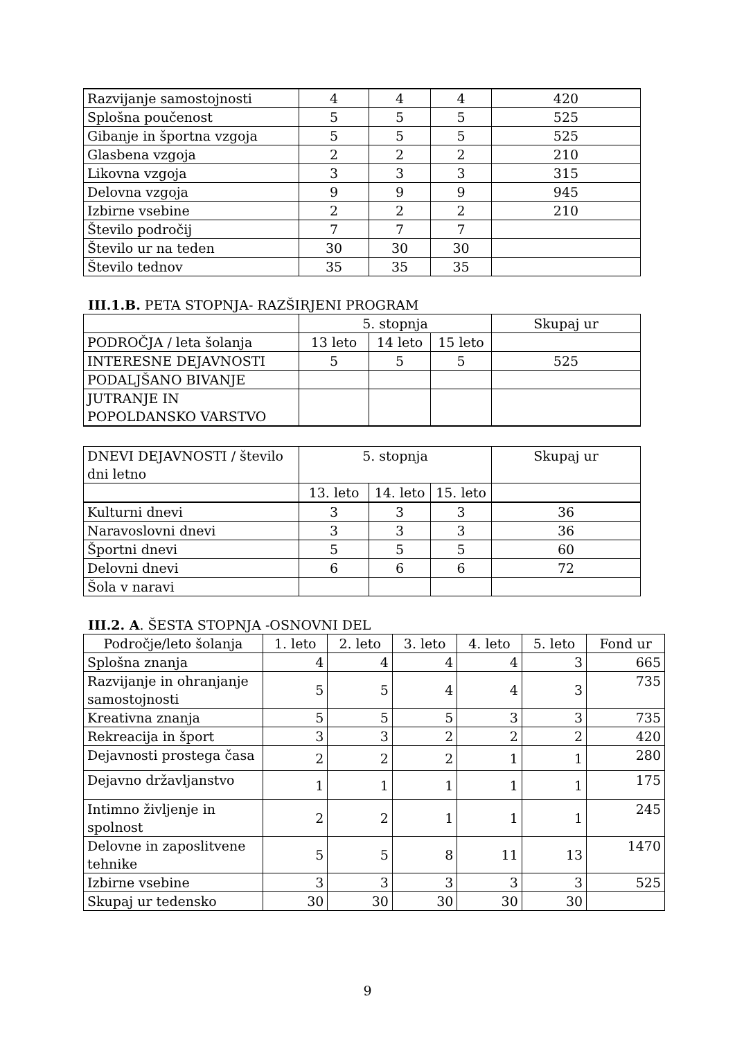| Razvijanje samostojnosti | 4 | 4 | 4 | 420 |
| Splošna poučenost | 5 | 5 | 5 | 525 |
| Gibanje in športna vzgoja | 5 | 5 | 5 | 525 |
| Glasbena vzgoja | 2 | 2 | 2 | 210 |
| Likovna vzgoja | 3 | 3 | 3 | 315 |
| Delovna vzgoja | 9 | 9 | 9 | 945 |
| Izbirne vsebine | 2 | 2 | 2 | 210 |
| Število področij | 7 | 7 | 7 | |
| Število ur na teden | 30 | 30 | 30 | |
| Število tednov | 35 | 35 | 35 | |
III.1.B. PETA STOPNJA- RAZŠIRJENI PROGRAM
| | 5. stopnja | | | Skupaj ur |
| PODROČJA / leta šolanja | 13 leto | 14 leto | 15 leto | |
| INTERESNE DEJAVNOSTI | 5 | 5 | 5 | 525 |
| PODALJŠANO BIVANJE | | | | |
| JUTRANJE IN POPOLDANSKO VARSTVO | | | | |
| DNEVI DEJAVNOSTI / število dni letno | 5. stopnja | | | Skupaj ur |
| | 13. leto | 14. leto | 15. leto | |
| Kulturni dnevi | 3 | 3 | 3 | 36 |
| Naravoslovni dnevi | 3 | 3 | 3 | 36 |
| Športni dnevi | 5 | 5 | 5 | 60 |
| Delovni dnevi | 6 | 6 | 6 | 72 |
| Šola v naravi | | | | |
III.2. A. ŠESTA STOPNJA -OSNOVNI DEL
| Področje/leto šolanja | 1. leto | 2. leto | 3. leto | 4. leto | 5. leto | Fond ur |
| Splošna znanja | 4 | 4 | 4 | 4 | 3 | 665 |
| Razvijanje in ohranjanje samostojnosti | 5 | 5 | 4 | 4 | 3 | 735 |
| Kreativna znanja | 5 | 5 | 5 | 3 | 3 | 735 |
| Rekreacija in šport | 3 | 3 | 2 | 2 | 2 | 420 |
| Dejavnosti prostega časa | 2 | 2 | 2 | 1 | 1 | 280 |
| Dejavno državljanstvo | 1 | 1 | 1 | 1 | 1 | 175 |
| Intimno življenje in spolnost | 2 | 2 | 1 | 1 | 1 | 245 |
| Delovne in zaposlitvene tehnike | 5 | 5 | 8 | 11 | 13 | 1470 |
| Izbirne vsebine | 3 | 3 | 3 | 3 | 3 | 525 |
| Skupaj ur tedensko | 30 | 30 | 30 | 30 | 30 | |
9